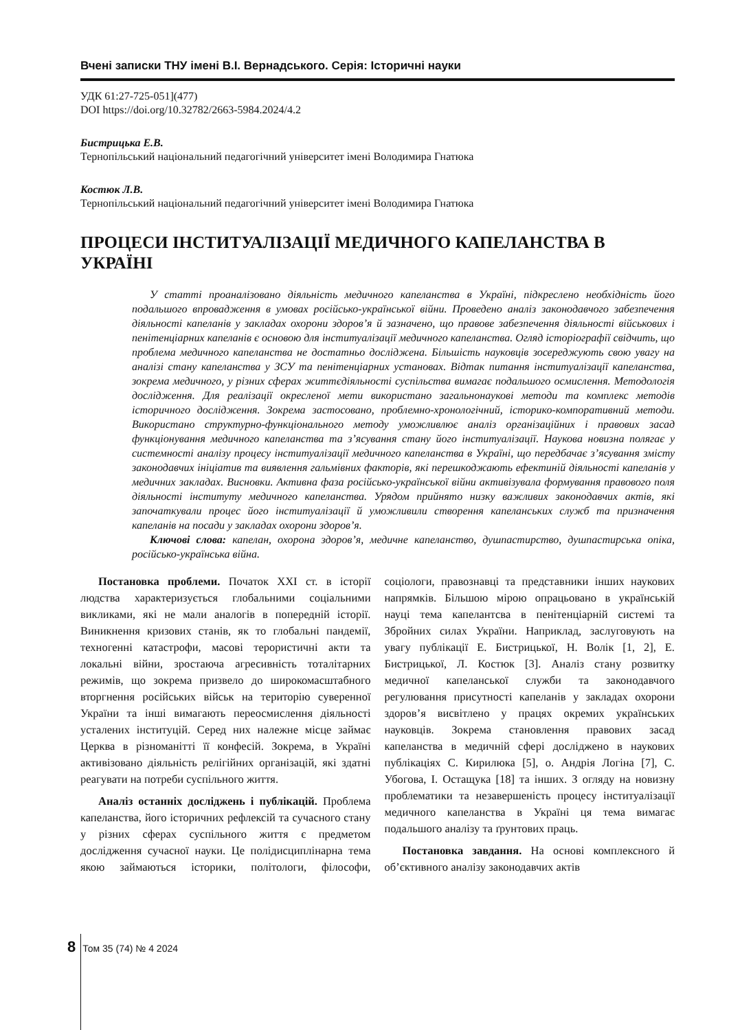Вчені записки ТНУ імені В.І. Вернадського. Серія: Історичні науки
УДК 61:27-725-051](477)
DOI https://doi.org/10.32782/2663-5984.2024/4.2
Бистрицька Е.В.
Тернопільський національний педагогічний університет імені Володимира Гнатюка
Костюк Л.В.
Тернопільський національний педагогічний університет імені Володимира Гнатюка
ПРОЦЕСИ ІНСТИТУАЛІЗАЦІЇ МЕДИЧНОГО КАПЕЛАНСТВА В УКРАЇНІ
У статті проаналізовано діяльність медичного капеланства в Україні, підкреслено необхідність його подальшого впровадження в умовах російсько-української війни. Проведено аналіз законодавчого забезпечення діяльності капеланів у закладах охорони здоров’я й зазначено, що правове забезпечення діяльності військових і пенітенціарних капеланів є основою для інституалізації медичного капеланства. Огляд історіографії свідчить, що проблема медичного капеланства не достатньо досліджена. Більшість науковців зосереджують свою увагу на аналізі стану капеланства у ЗСУ та пенітенціарних установах. Відтак питання інституалізації капеланства, зокрема медичного, у різних сферах життєдіяльності суспільства вимагає подальшого осмислення. Методологія дослідження. Для реалізації окресленої мети використано загальнонаукові методи та комплекс методів історичного дослідження. Зокрема застосовано, проблемно-хронологічний, історико-компоративний методи. Використано структурно-функціонального методу уможливлює аналіз організаційних і правових засад функціонування медичного капеланства та з’ясування стану його інституалізації. Наукова новизна полягає у системності аналізу процесу інституалізації медичного капеланства в Україні, що передбачає з’ясування змісту законодавчих ініціатив та виявлення гальмівних факторів, які перешкоджають ефектиній діяльності капеланів у медичних закладах. Висновки. Активна фаза російсько-української війни активізувала формування правового поля діяльності інституту медичного капеланства. Урядом прийнято низку важливих законодавчих актів, які започаткували процес його інституалізації й уможливили створення капеланських служб та призначення капеланів на посади у закладах охорони здоров’я.
Ключові слова: капелан, охорона здоров’я, медичне капеланство, душпастирство, душпастирська опіка, російсько-українська війна.
Постановка проблеми. Початок XXI ст. в історії людства характеризується глобальними соціальними викликами, які не мали аналогів в попередній історії. Виникнення кризових станів, як то глобальні пандемії, техногенні катастрофи, масові терористичні акти та локальні війни, зростаюча агресивність тоталітарних режимів, що зокрема призвело до широкомасштабного вторгнення російських військ на територію суверенної України та інші вимагають переосмислення діяльності усталених інституцій. Серед них належне місце займає Церква в різноманітті її конфесій. Зокрема, в Україні активізовано діяльність релігійних організацій, які здатні реагувати на потреби суспільного життя.
Аналіз останніх досліджень і публікацій. Проблема капеланства, його історичних рефлексій та сучасного стану у різних сферах суспільного життя є предметом дослідження сучасної науки. Це полідисциплінарна тема якою займаються історики, політологи, філософи, соціологи, правознавці та представники інших наукових напрямків. Більшою мірою опрацьовано в українській науці тема капелантсва в пенітенціарній системі та Збройних силах України. Наприклад, заслуговують на увагу публікації Е. Бистрицької, Н. Волік [1, 2], Е. Бистрицької, Л. Костюк [3]. Аналіз стану розвитку медичної капеланської служби та законодавчого регулювання присутності капеланів у закладах охорони здоров’я висвітлено у працях окремих українських науковців. Зокрема становлення правових засад капеланства в медичній сфері досліджено в наукових публікаціях С. Кирилюка [5], о. Андрія Логіна [7], С. Убогова, І. Остащука [18] та інших. З огляду на новизну проблематики та незавершеність процесу інституалізації медичного капеланства в Україні ця тема вимагає подальшого аналізу та ґрунтових праць.
Постановка завдання. На основі комплексного й об’єктивного аналізу законодавчих актів
8 Том 35 (74) № 4 2024